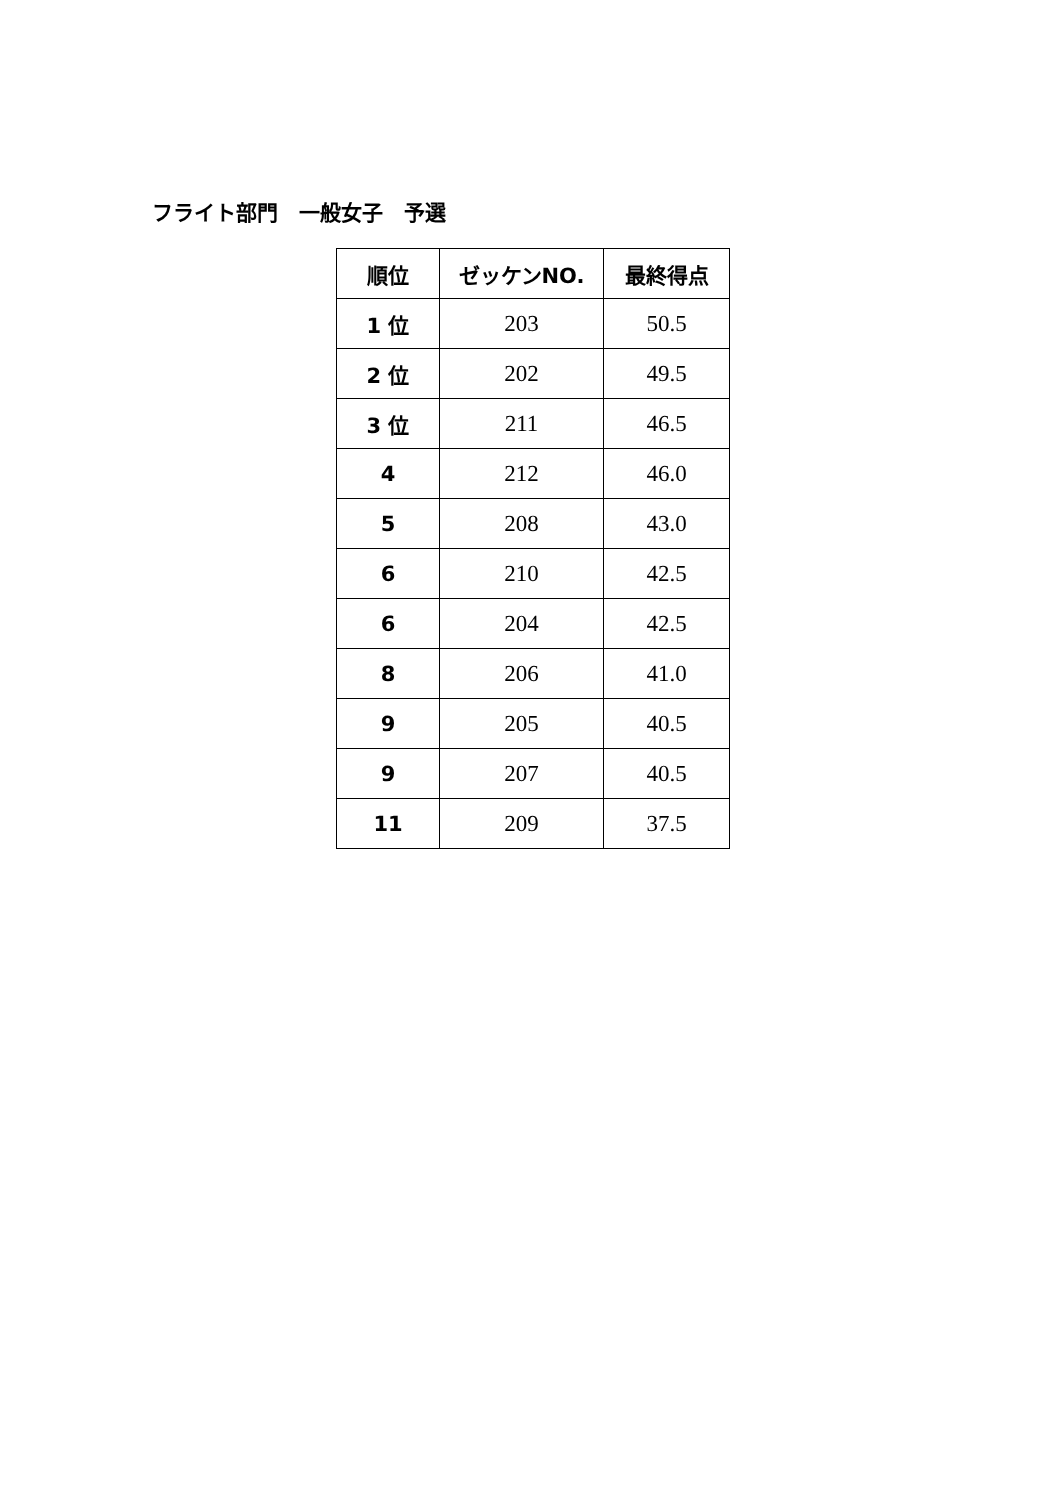フライト部門　一般女子　予選
| 順位 | ゼッケンNO. | 最終得点 |
| --- | --- | --- |
| 1 位 | 203 | 50.5 |
| 2 位 | 202 | 49.5 |
| 3 位 | 211 | 46.5 |
| 4 | 212 | 46.0 |
| 5 | 208 | 43.0 |
| 6 | 210 | 42.5 |
| 6 | 204 | 42.5 |
| 8 | 206 | 41.0 |
| 9 | 205 | 40.5 |
| 9 | 207 | 40.5 |
| 11 | 209 | 37.5 |